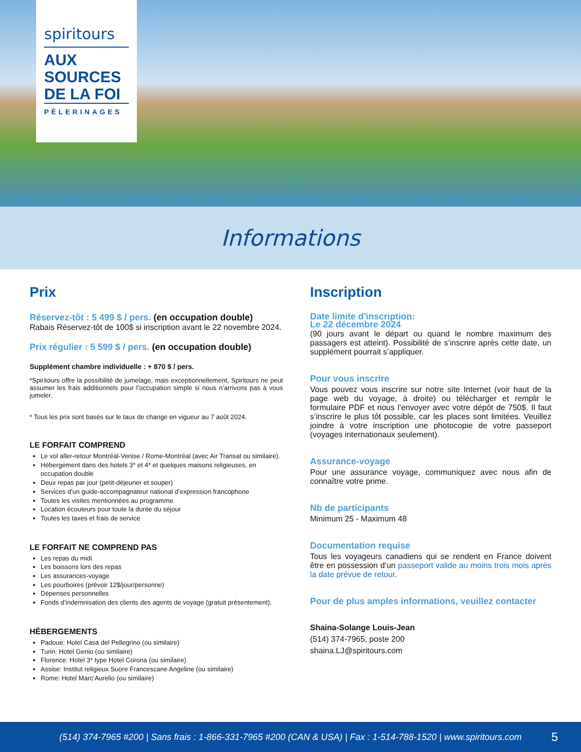spiritours
AUX SOURCES DE LA FOI
PÈLERINAGES
Informations
Prix
Réservez-tôt : 5 499 $ / pers. (en occupation double)
Rabais Réservez-tôt de 100$ si inscription avant le 22 novembre 2024.
Prix régulier : 5 599 $ / pers. (en occupation double)
Supplément chambre individuelle : + 870 $ / pers.
*Spiritours offre la possibilité de jumelage, mais exceptionnellement, Spiritours ne peut assumer les frais additionnels pour l’occupation simple si nous n’arrivons pas à vous jumeler.
* Tous les prix sont basés sur le taux de change en vigueur au 7 août 2024.
LE FORFAIT COMPREND
Le vol aller-retour Montréal-Venise / Rome-Montréal (avec Air Transat ou similaire).
Hébergement dans des hotels 3* et 4* et quelques maisons religieuses, en occupation double
Deux repas par jour (petit-déjeuner et souper)
Services d’un guide-accompagnateur national d’expression francophone
Toutes les visites mentionnées au programme
Location écouteurs pour toute la durée du séjour
Toutes les taxes et frais de service
LE FORFAIT NE COMPREND PAS
Les repas du midi
Les boissons lors des repas
Les assurances-voyage
Les pourboires (prévoir 12$/jour/personne)
Dépenses personnelles
Fonds d’indemnisation des clients des agents de voyage (gratuit présentement).
HÉBERGEMENTS
Padoue: Hotel Casa del Pellegrino (ou similaire)
Turin: Hotel Genio (ou similaire)
Florence: Hotel 3* type Hotel Corona (ou similaire)
Assise: Institut religieux Suore Francescane Angeline (ou similaire)
Rome: Hotel Marc’Aurelio (ou similaire)
Inscription
Date limite d'inscription:
Le 22 décembre 2024
(90 jours avant le départ ou quand le nombre maximum des passagers est atteint). Possibilité de s’inscrire après cette date, un supplément pourrait s’appliquer.
Pour vous inscrire
Vous pouvez vous inscrire sur notre site Internet (voir haut de la page web du voyage, à droite) ou télécharger et remplir le formulaire PDF et nous l’envoyer avec votre dépôt de 750$. Il faut s’inscrire le plus tôt possible, car les places sont limitées. Veuillez joindre à votre inscription une photocopie de votre passeport (voyages internationaux seulement).
Assurance-voyage
Pour une assurance voyage, communiquez avec nous afin de connaître votre prime.
Nb de participants
Minimum 25 - Maximum 48
Documentation requise
Tous les voyageurs canadiens qui se rendent en France doivent être en possession d’un passeport valide au moins trois mois après la date prévue de retour.
Pour de plus amples informations, veuillez contacter
Shaina-Solange Louis-Jean
(514) 374-7965, poste 200
shaina.LJ@spiritours.com
(514) 374-7965 #200 | Sans frais : 1-866-331-7965 #200 (CAN & USA) | Fax : 1-514-788-1520 | www.spiritours.com 5